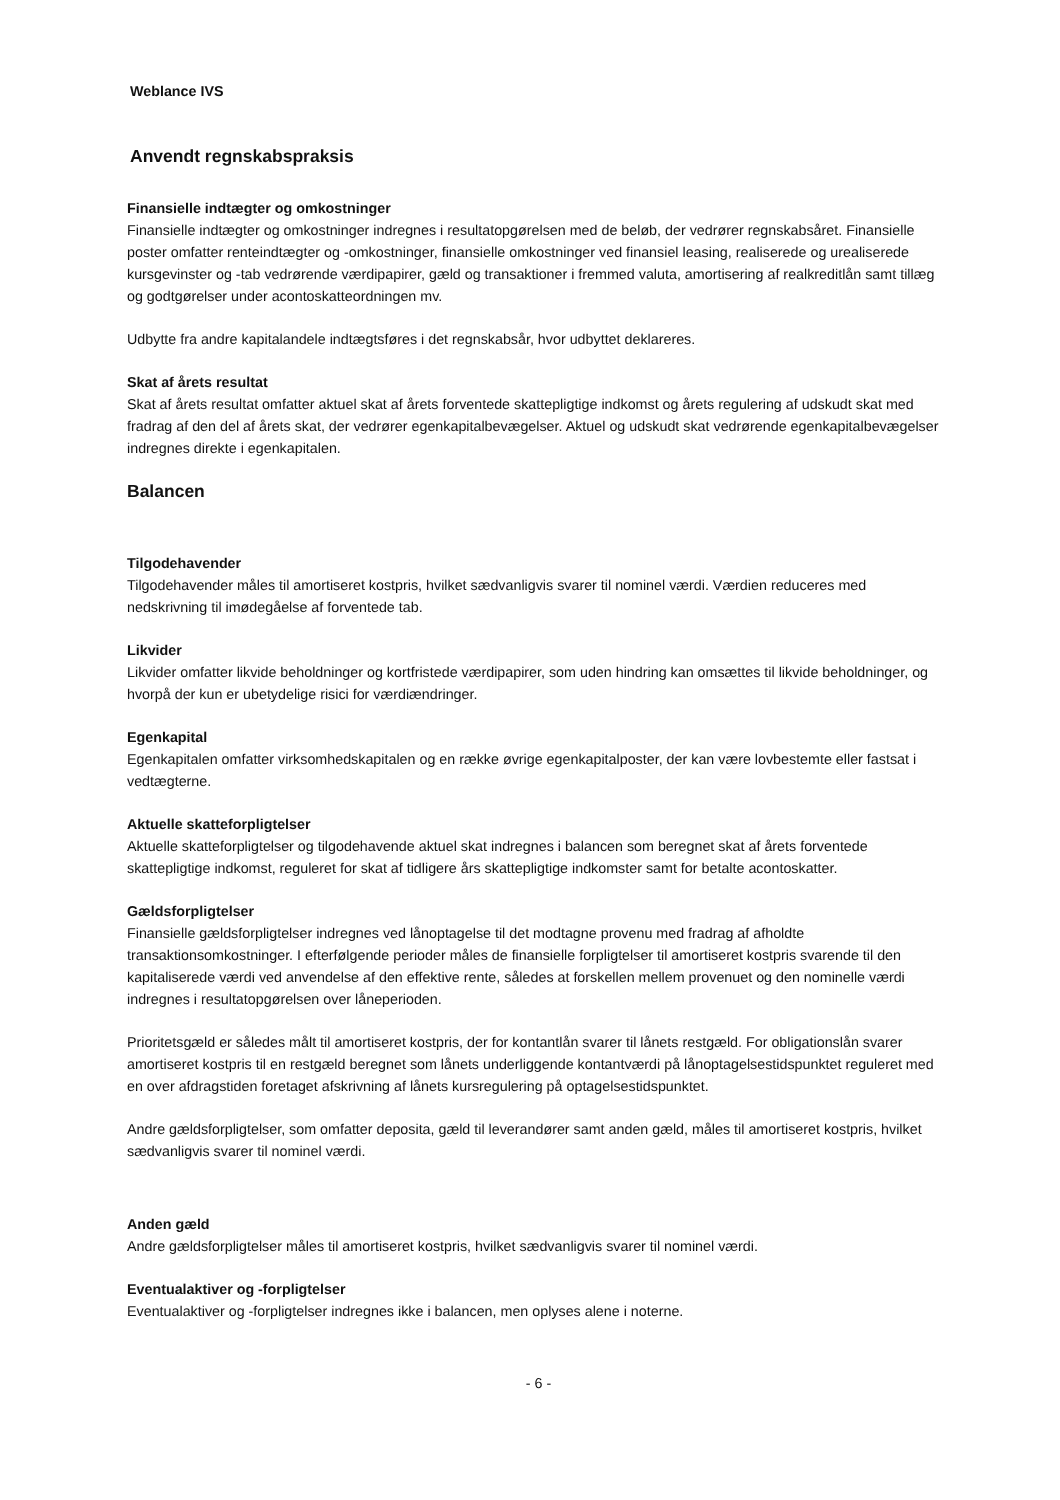Weblance IVS
Anvendt regnskabspraksis
Finansielle indtægter og omkostninger
Finansielle indtægter og omkostninger indregnes i resultatopgørelsen med de beløb, der vedrører regnskabsåret. Finansielle poster omfatter renteindtægter og -omkostninger, finansielle omkostninger ved finansiel leasing, realiserede og urealiserede kursgevinster og -tab vedrørende værdipapirer, gæld og transaktioner i fremmed valuta, amortisering af realkreditlån samt tillæg og godtgørelser under acontoskatteordningen mv.
Udbytte fra andre kapitalandele indtægtsføres i det regnskabsår, hvor udbyttet deklareres.
Skat af årets resultat
Skat af årets resultat omfatter aktuel skat af årets forventede skattepligtige indkomst og årets regulering af udskudt skat med fradrag af den del af årets skat, der vedrører egenkapitalbevægelser. Aktuel og udskudt skat vedrørende egenkapitalbevægelser indregnes direkte i egenkapitalen.
Balancen
Tilgodehavender
Tilgodehavender måles til amortiseret kostpris, hvilket sædvanligvis svarer til nominel værdi. Værdien reduceres med nedskrivning til imødegåelse af forventede tab.
Likvider
Likvider omfatter likvide beholdninger og kortfristede værdipapirer, som uden hindring kan omsættes til likvide beholdninger, og hvorpå der kun er ubetydelige risici for værdiændringer.
Egenkapital
Egenkapitalen omfatter virksomhedskapitalen og en række øvrige egenkapitalposter, der kan være lovbestemte eller fastsat i vedtægterne.
Aktuelle skatteforpligtelser
Aktuelle skatteforpligtelser og tilgodehavende aktuel skat indregnes i balancen som beregnet skat af årets forventede skattepligtige indkomst, reguleret for skat af tidligere års skattepligtige indkomster samt for betalte acontoskatter.
Gældsforpligtelser
Finansielle gældsforpligtelser indregnes ved lånoptagelse til det modtagne provenu med fradrag af afholdte transaktionsomkostninger. I efterfølgende perioder måles de finansielle forpligtelser til amortiseret kostpris svarende til den kapitaliserede værdi ved anvendelse af den effektive rente, således at forskellen mellem provenuet og den nominelle værdi indregnes i resultatopgørelsen over låneperioden.
Prioritetsgæld er således målt til amortiseret kostpris, der for kontantlån svarer til lånets restgæld. For obligationslån svarer amortiseret kostpris til en restgæld beregnet som lånets underliggende kontantværdi på lånoptagelsestidspunktet reguleret med en over afdragstiden foretaget afskrivning af lånets kursregulering på optagelsestidspunktet.
Andre gældsforpligtelser, som omfatter deposita, gæld til leverandører samt anden gæld, måles til amortiseret kostpris, hvilket sædvanligvis svarer til nominel værdi.
Anden gæld
Andre gældsforpligtelser måles til amortiseret kostpris, hvilket sædvanligvis svarer til nominel værdi.
Eventualaktiver og -forpligtelser
Eventualaktiver og -forpligtelser indregnes ikke i balancen, men oplyses alene i noterne.
- 6 -